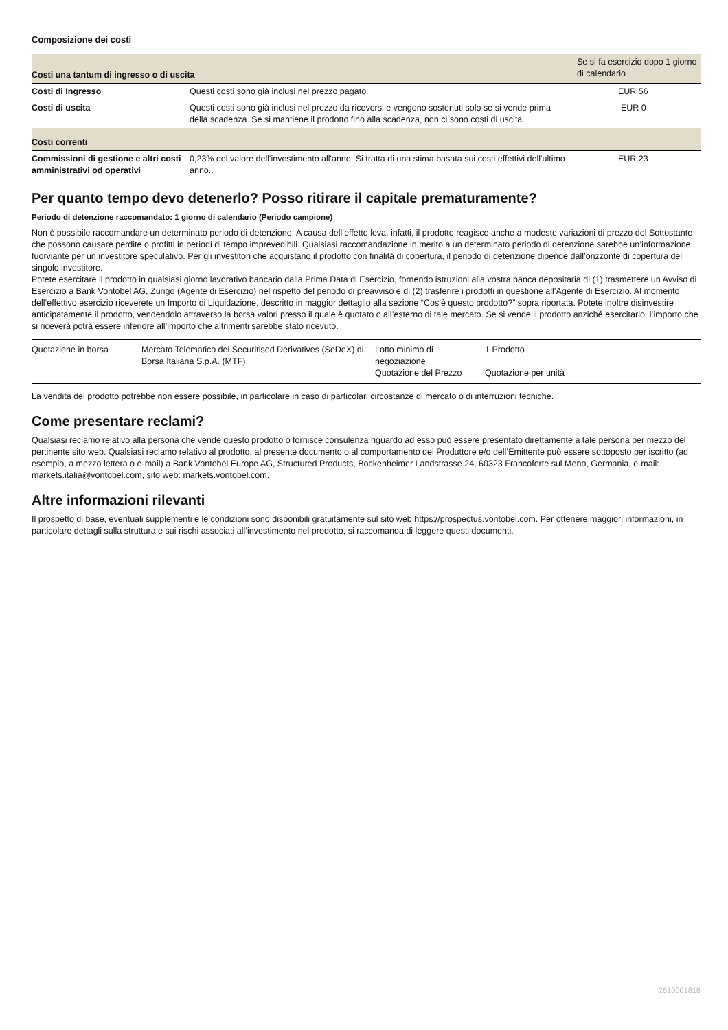Composizione dei costi
| Costi una tantum di ingresso o di uscita | | Se si fa esercizio dopo 1 giorno di calendario |
| Costi di Ingresso | Questi costi sono già inclusi nel prezzo pagato. | EUR 56 |
| Costi di uscita | Questi costi sono già inclusi nel prezzo da riceversi e vengono sostenuti solo se si vende prima della scadenza. Se si mantiene il prodotto fino alla scadenza, non ci sono costi di uscita. | EUR 0 |
| Costi correnti | | |
| Commissioni di gestione e altri costi amministrativi od operativi | 0,23% del valore dell'investimento all'anno. Si tratta di una stima basata sui costi effettivi dell'ultimo anno.. | EUR 23 |
Per quanto tempo devo detenerlo? Posso ritirare il capitale prematuramente?
Periodo di detenzione raccomandato: 1 giorno di calendario (Periodo campione)
Non è possibile raccomandare un determinato periodo di detenzione. A causa dell’effetto leva, infatti, il prodotto reagisce anche a modeste variazioni di prezzo del Sottostante che possono causare perdite o profitti in periodi di tempo imprevedibili. Qualsiasi raccomandazione in merito a un determinato periodo di detenzione sarebbe un’informazione fuorviante per un investitore speculativo. Per gli investitori che acquistano il prodotto con finalità di copertura, il periodo di detenzione dipende dall’orizzonte di copertura del singolo investitore.
Potete esercitare il prodotto in qualsiasi giorno lavorativo bancario dalla Prima Data di Esercizio, fornendo istruzioni alla vostra banca depositaria di (1) trasmettere un Avviso di Esercizio a Bank Vontobel AG, Zurigo (Agente di Esercizio) nel rispetto del periodo di preavviso e di (2) trasferire i prodotti in questione all’Agente di Esercizio. Al momento dell’effettivo esercizio riceverete un Importo di Liquidazione, descritto in maggior dettaglio alla sezione “Cos’è questo prodotto?” sopra riportata. Potete inoltre disinvestire anticipatamente il prodotto, vendendolo attraverso la borsa valori presso il quale è quotato o all’esterno di tale mercato. Se si vende il prodotto anziché esercitarlo, l’importo che si riceverà potrà essere inferiore all’importo che altrimenti sarebbe stato ricevuto.
| Quotazione in borsa | Mercato Telematico dei Securitised Derivatives (SeDeX) di Borsa Italiana S.p.A. (MTF) | Lotto minimo di negoziazione Quotazione del Prezzo | 1 Prodotto Quotazione per unità |
La vendita del prodotto potrebbe non essere possibile, in particolare in caso di particolari circostanze di mercato o di interruzioni tecniche.
Come presentare reclami?
Qualsiasi reclamo relativo alla persona che vende questo prodotto o fornisce consulenza riguardo ad esso può essere presentato direttamente a tale persona per mezzo del pertinente sito web. Qualsiasi reclamo relativo al prodotto, al presente documento o al comportamento del Produttore e/o dell’Emittente può essere sottoposto per iscritto (ad esempio, a mezzo lettera o e-mail) a Bank Vontobel Europe AG, Structured Products, Bockenheimer Landstrasse 24, 60323 Francoforte sul Meno, Germania, e-mail: markets.italia@vontobel.com, sito web: markets.vontobel.com.
Altre informazioni rilevanti
Il prospetto di base, eventuali supplementi e le condizioni sono disponibili gratuitamente sul sito web https://prospectus.vontobel.com. Per ottenere maggiori informazioni, in particolare dettagli sulla struttura e sui rischi associati all’investimento nel prodotto, si raccomanda di leggere questi documenti.
2610001818